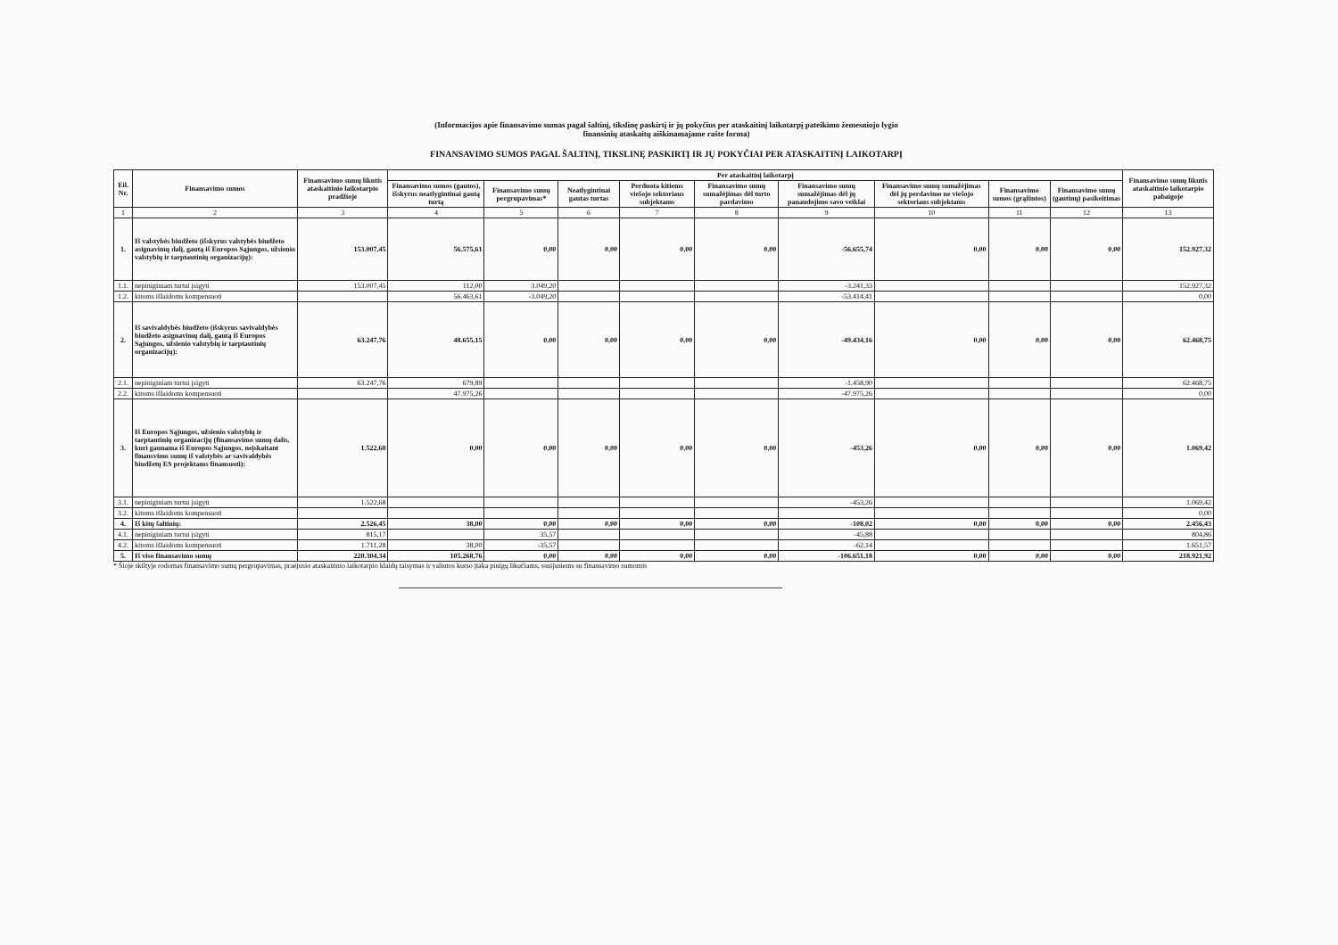(Informacijos apie finansavimo sumas pagal šaltinį, tikslinę paskirtį ir jų pokyčius per ataskaitinį laikotarpį pateikimo žemesniojo lygio
finansinių ataskaitų aiškinamajame rašte forma)
FINANSAVIMO SUMOS PAGAL ŠALTINĮ, TIKSLINĘ PASKIRTĮ IR JŲ POKYČIAI PER ATASKAITINĮ LAIKOTARPĮ
| Eil. Nr. | Finansavimo sumos | Finansavimo sumų likutis ataskaitinio laikotarpio pradžioje | Per ataskaitinį laikotarpį | | | | | | | | | Finansavimo sumų likutis ataskaitinio laikotarpio pabaigoje |
| --- | --- | --- | --- | --- | --- | --- | --- | --- | --- | --- | --- | --- |
| | | | Finansavimo sumos (gautos), išskyrus neatlygintinai gautą turtą | Finansavimo sumų pergrupavimas* | Neatlygintinai gautas turtas | Perduota kitiems viešojo sektoriaus subjektams | Finansavimo sumų sumažėjimas dėl turto pardavimo | Finansavimo sumų sumažėjimas dėl jų panaudojimo savo veiklai | Finansavimo sumų sumažėjimas dėl jų perdavimo ne viešojo sektoriaus subjektams | Finansavimo sumos (grąžintos) | Finansavimo sumų (gautinų) pasikeitimas | |
| 1 | 2 | 3 | 4 | 5 | 6 | 7 | 8 | 9 | 10 | 11 | 12 | 13 |
| 1. | Iš valstybės biudžeto (išskyrus valstybės biudžeto asignavimų dalį, gautą iš Europos Sąjungos, užsienio valstybių ir tarptautinių organizacijų): | 153.007,45 | 56.575,61 | 0,00 | 0,00 | 0,00 | 0,00 | -56.655,74 | 0,00 | 0,00 | 0,00 | 152.927,32 |
| 1.1. | nepiniginiam turtui įsigyti | 153.007,45 | 112,00 | 3.049,20 | | | | -3.241,33 | | | | 152.927,32 |
| 1.2. | kitoms išlaidoms kompensuoti | | 56.463,61 | -3.049,20 | | | | -53.414,41 | | | | 0,00 |
| 2. | Iš savivaldybės biudžeto (išskyrus savivaldybės biudžeto asignavimų dalį, gautą iš Europos Sąjungos, užsienio valstybių ir tarptautinių organizacijų): | 63.247,76 | 48.655,15 | 0,00 | 0,00 | 0,00 | 0,00 | -49.434,16 | 0,00 | 0,00 | 0,00 | 62.468,75 |
| 2.1. | nepiniginiam turtui įsigyti | 63.247,76 | 679,89 | | | | | -1.458,90 | | | | 62.468,75 |
| 2.2. | kitoms išlaidoms kompensuoti | | 47.975,26 | | | | | -47.975,26 | | | | 0,00 |
| 3. | Iš Europos Sąjungos, užsienio valstybių ir tarptautinių organizacijų (finansavimo sumų dalis, kuri gaunama iš Europos Sąjungos, neįskaitant finansvimo sumų iš valstybės ar savivaldybės biudžetų ES projektams finansuoti): | 1.522,68 | 0,00 | 0,00 | 0,00 | 0,00 | 0,00 | -453,26 | 0,00 | 0,00 | 0,00 | 1.069,42 |
| 3.1. | nepiniginiam turtui įsigyti | 1.522,68 | | | | | | -453,26 | | | | 1.069,42 |
| 3.2. | kitoms išlaidoms kompensuoti | | | | | | | | | | | 0,00 |
| 4. | Iš kitų šaltinių: | 2.526,45 | 38,00 | 0,00 | 0,00 | 0,00 | 0,00 | -108,02 | 0,00 | 0,00 | 0,00 | 2.456,43 |
| 4.1. | nepiniginiam turtui įsigyti | 815,17 | | 35,57 | | | | -45,88 | | | | 804,86 |
| 4.2. | kitoms išlaidoms kompensuoti | 1.711,28 | 38,00 | -35,57 | | | | -62,14 | | | | 1.651,57 |
| 5. | Iš viso finansavimo sumų | 220.304,34 | 105.268,76 | 0,00 | 0,00 | 0,00 | 0,00 | -106.651,18 | 0,00 | 0,00 | 0,00 | 218.921,92 |
* Šioje skiltyje rodomas finansavimo sumų pergrupavimas, praėjusio ataskaitinio laikotarpio klaidų taisymas ir valiutos kurso įtaka pinigų likučiams, susijusiems su finansavimo sumomis